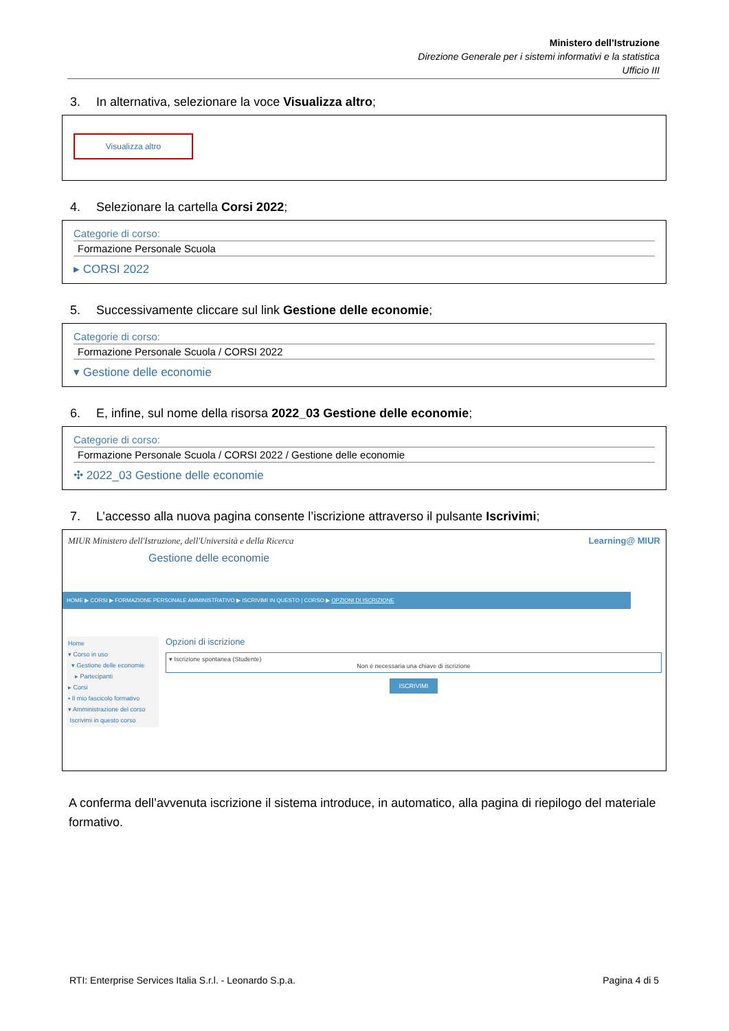Ministero dell’Istruzione
Direzione Generale per i sistemi informativi e la statistica
Ufficio III
3. In alternativa, selezionare la voce Visualizza altro;
Visualizza altro
4. Selezionare la cartella Corsi 2022;
Categorie di corso:
Formazione Personale Scuola
▸ CORSI 2022
5. Successivamente cliccare sul link Gestione delle economie;
Categorie di corso:
Formazione Personale Scuola / CORSI 2022
▾ Gestione delle economie
6. E, infine, sul nome della risorsa 2022_03 Gestione delle economie;
Categorie di corso:
Formazione Personale Scuola / CORSI 2022 / Gestione delle economie
✣ 2022_03 Gestione delle economie
7. L’accesso alla nuova pagina consente l’iscrizione attraverso il pulsante Iscrivimi;
MIUR Ministero dell'Istruzione, dell'Università e della Ricerca Learning@ MIUR
Gestione delle economie
HOME ▶ CORSI ▶ FORMAZIONE PERSONALE AMMINISTRATIVO ▶ ISCRIVIMI IN QUESTO | CORSO ▶ OPZIONI DI ISCRIZIONE
Home
▾ Corso in uso
▾ Gestione delle economie
▸ Partecipanti
▸ Corsi
▪ Il mio fascicolo formativo
▾ Amministrazione del corso
Iscrivimi in questo corso
Opzioni di iscrizione
▾ Iscrizione spontanea (Studente)
Non è necessaria una chiave di iscrizione
ISCRIVIMI
A conferma dell’avvenuta iscrizione il sistema introduce, in automatico, alla pagina di riepilogo del materiale formativo.
RTI: Enterprise Services Italia S.r.l. - Leonardo S.p.a. Pagina 4 di 5